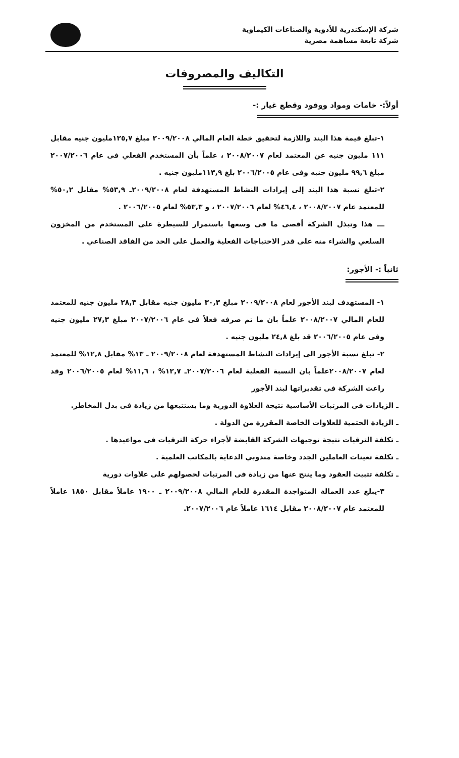شركة الإسكندرية للأدوية والصناعات الكيماوية
شركة تابعة مساهمة مصرية
التكاليف والمصروفات
أولاً:- خامات ومواد ووقود وقطع غيار :-
١-تبلغ قيمة هذا البند واللازمة لتحقيق خطة العام المالي ٢٠٠٩/٢٠٠٨ مبلغ ١٢٥,٧مليون جنيه مقابل ١١١ مليون جنيه عن المعتمد لعام ٢٠٠٨/٢٠٠٧ ، علماً بأن المستخدم الفعلي فى عام ٢٠٠٧/٢٠٠٦ مبلغ ٩٩,٦ مليون جنيه وفى عام ٢٠٠٦/٢٠٠٥ بلغ ١١٣,٩مليون جنيه .
٢-تبلغ نسبة هذا البند إلى إيرادات النشاط المستهدفة لعام ٢٠٠٩/٢٠٠٨ـ ٥٣,٩% مقابل ٥٠,٢% للمعتمد عام ٢٠٠٨/٢٠٠٧ ، ٤٦,٤% لعام ٢٠٠٧/٢٠٠٦ ، و ٥٣,٣% لعام ٢٠٠٦/٢٠٠٥ .
ـــ هذا وتبذل الشركة أقصى ما فى وسعها باستمرار للسيطرة على المستخدم من المخزون السلعي والشراء منه على قدر الاحتياجات الفعلية والعمل على الحد من الفاقد الصناعي .
ثانياً :- الأجور:
١- المستهدف لبند الأجور لعام ٢٠٠٩/٢٠٠٨ مبلغ ٣٠,٣ مليون جنيه مقابل ٢٨,٣ مليون جنيه للمعتمد للعام المالي ٢٠٠٨/٢٠٠٧ علماً بان ما تم صرفه فعلاً فى عام ٢٠٠٧/٢٠٠٦ مبلغ ٢٧,٣ مليون جنيه وفى عام ٢٠٠٦/٢٠٠٥ قد بلغ ٢٤,٨ مليون جنيه .
٢- تبلغ نسبة الأجور الى إيرادات النشاط المستهدفة لعام ٢٠٠٩/٢٠٠٨ ـ ١٣% مقابل ١٢,٨% للمعتمد لعام ٢٠٠٨/٢٠٠٧علماً بان النسبة الفعلية لعام ٢٠٠٧/٢٠٠٦ـ ١٢,٧% ، ١١,٦% لعام ٢٠٠٦/٢٠٠٥ وقد راعت الشركة فى تقديراتها لبند الأجور
ـ الزيادات فى المرتبات الأساسية نتيجة العلاوة الدورية وما يستتبعها من زيادة فى بدل المخاطر.
ـ الزيادة الحتمية للعلاوات الخاصة المقررة من الدولة .
ـ تكلفة الترقيات نتيجة توجيهات الشركة القابضة لأجراء حركة الترقيات فى مواعيدها .
ـ تكلفة تعينات العاملين الجدد وخاصة مندوبي الدعاية بالمكاتب العلمية .
ـ تكلفة تثبيت العقود وما ينتج عنها من زيادة فى المرتبات لحصولهم على علاوات دورية
٣-يبلغ عدد العمالة المتواجدة المقدرة للعام المالي ٢٠٠٩/٢٠٠٨ ـ ١٩٠٠ عاملاً مقابل ١٨٥٠ عاملاً للمعتمد عام ٢٠٠٨/٢٠٠٧ مقابل ١٦١٤ عاملاً عام ٢٠٠٧/٢٠٠٦.